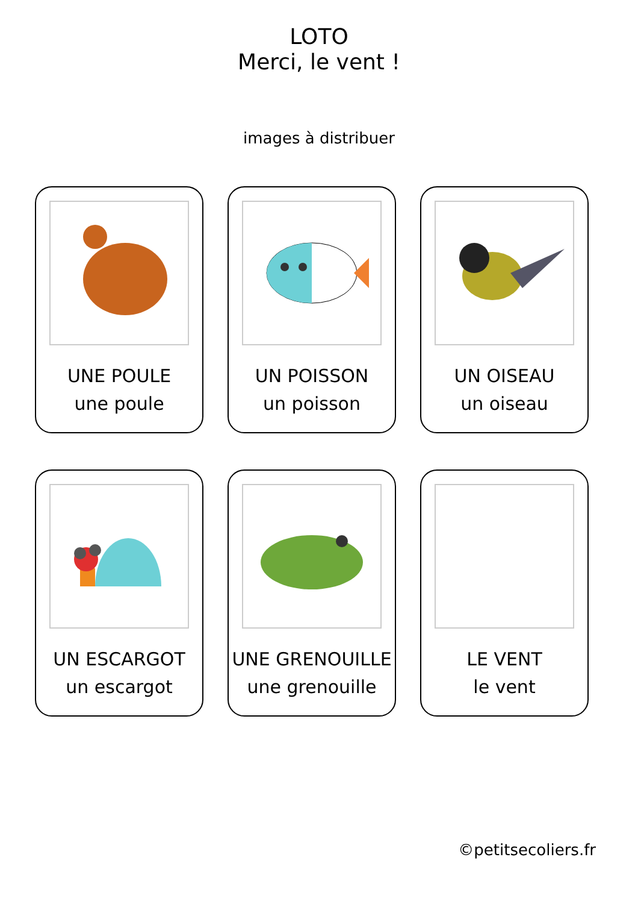LOTO
Merci, le vent !
images à distribuer
UNE POULE
une poule
UN POISSON
un poisson
UN OISEAU
un oiseau
UN ESCARGOT
un escargot
UNE GRENOUILLE
une grenouille
LE VENT
le vent
©petitsecoliers.fr